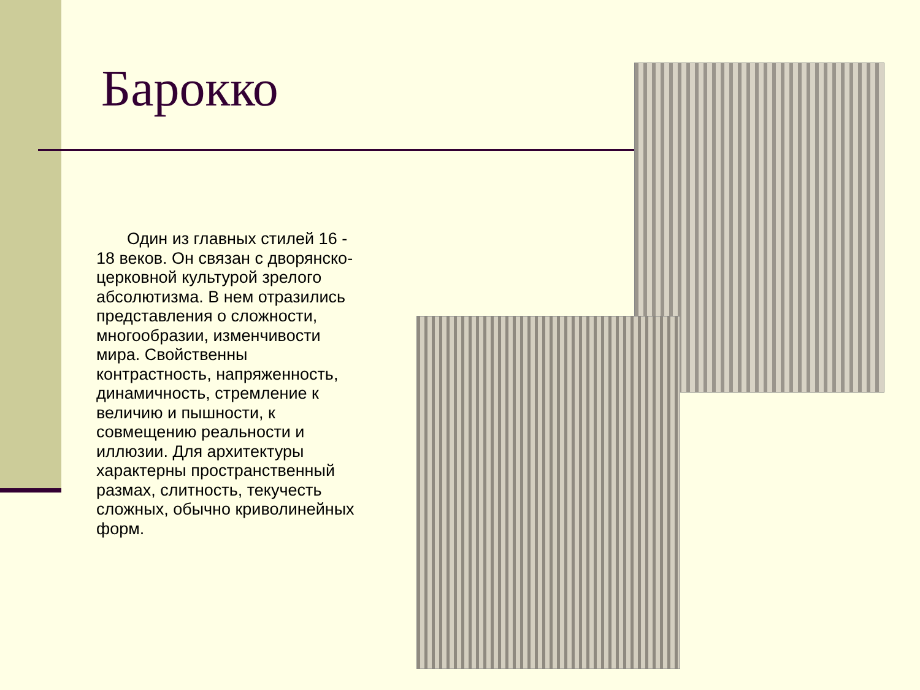Барокко
Один из главных стилей 16 - 18 веков. Он связан с дворянско-церковной культурой зрелого абсолютизма. В нем отразились представления о сложности, многообразии, изменчивости мира. Свойственны контрастность, напряженность, динамичность, стремление к величию и пышности, к совмещению реальности и иллюзии. Для архитектуры характерны пространственный размах, слитность, текучесть сложных, обычно криволинейных форм.